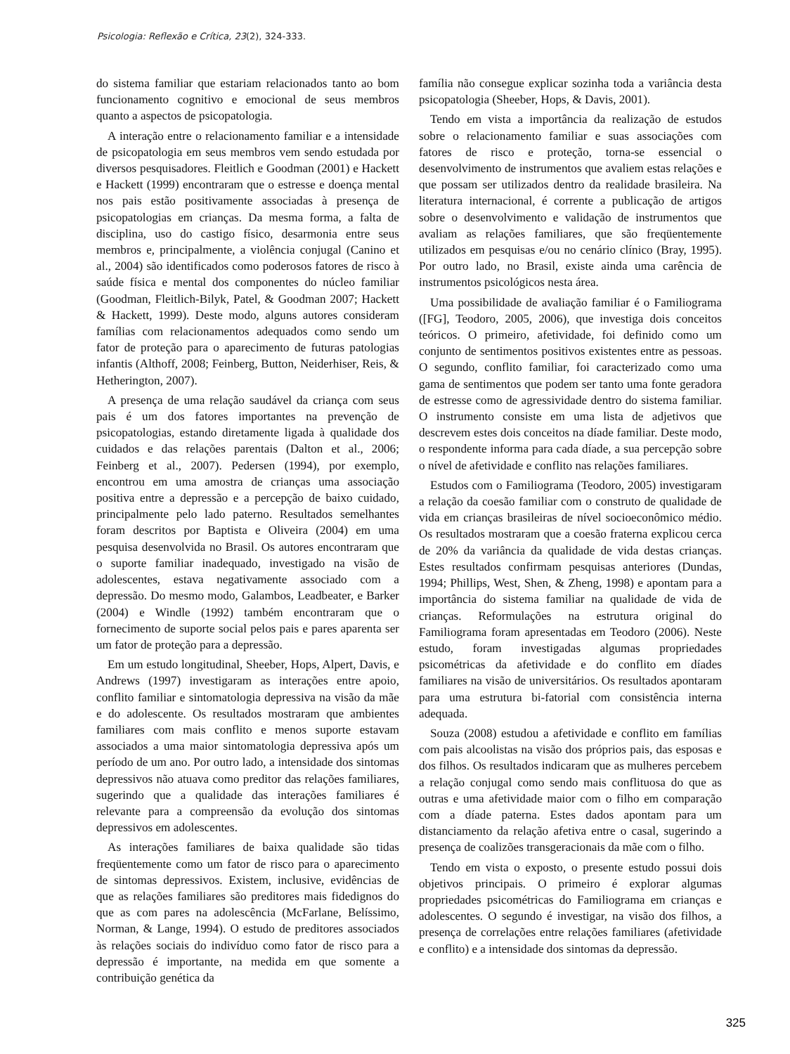Psicologia: Reflexão e Crítica, 23(2), 324-333.
do sistema familiar que estariam relacionados tanto ao bom funcionamento cognitivo e emocional de seus membros quanto a aspectos de psicopatologia.
A interação entre o relacionamento familiar e a intensidade de psicopatologia em seus membros vem sendo estudada por diversos pesquisadores. Fleitlich e Goodman (2001) e Hackett e Hackett (1999) encontraram que o estresse e doença mental nos pais estão positivamente associadas à presença de psicopatologias em crianças. Da mesma forma, a falta de disciplina, uso do castigo físico, desarmonia entre seus membros e, principalmente, a violência conjugal (Canino et al., 2004) são identificados como poderosos fatores de risco à saúde física e mental dos componentes do núcleo familiar (Goodman, Fleitlich-Bilyk, Patel, & Goodman 2007; Hackett & Hackett, 1999). Deste modo, alguns autores consideram famílias com relacionamentos adequados como sendo um fator de proteção para o aparecimento de futuras patologias infantis (Althoff, 2008; Feinberg, Button, Neiderhiser, Reis, & Hetherington, 2007).
A presença de uma relação saudável da criança com seus pais é um dos fatores importantes na prevenção de psicopatologias, estando diretamente ligada à qualidade dos cuidados e das relações parentais (Dalton et al., 2006; Feinberg et al., 2007). Pedersen (1994), por exemplo, encontrou em uma amostra de crianças uma associação positiva entre a depressão e a percepção de baixo cuidado, principalmente pelo lado paterno. Resultados semelhantes foram descritos por Baptista e Oliveira (2004) em uma pesquisa desenvolvida no Brasil. Os autores encontraram que o suporte familiar inadequado, investigado na visão de adolescentes, estava negativamente associado com a depressão. Do mesmo modo, Galambos, Leadbeater, e Barker (2004) e Windle (1992) também encontraram que o fornecimento de suporte social pelos pais e pares aparenta ser um fator de proteção para a depressão.
Em um estudo longitudinal, Sheeber, Hops, Alpert, Davis, e Andrews (1997) investigaram as interações entre apoio, conflito familiar e sintomatologia depressiva na visão da mãe e do adolescente. Os resultados mostraram que ambientes familiares com mais conflito e menos suporte estavam associados a uma maior sintomatologia depressiva após um período de um ano. Por outro lado, a intensidade dos sintomas depressivos não atuava como preditor das relações familiares, sugerindo que a qualidade das interações familiares é relevante para a compreensão da evolução dos sintomas depressivos em adolescentes.
As interações familiares de baixa qualidade são tidas freqüentemente como um fator de risco para o aparecimento de sintomas depressivos. Existem, inclusive, evidências de que as relações familiares são preditores mais fidedignos do que as com pares na adolescência (McFarlane, Belíssimo, Norman, & Lange, 1994). O estudo de preditores associados às relações sociais do indivíduo como fator de risco para a depressão é importante, na medida em que somente a contribuição genética da
família não consegue explicar sozinha toda a variância desta psicopatologia (Sheeber, Hops, & Davis, 2001).
Tendo em vista a importância da realização de estudos sobre o relacionamento familiar e suas associações com fatores de risco e proteção, torna-se essencial o desenvolvimento de instrumentos que avaliem estas relações e que possam ser utilizados dentro da realidade brasileira. Na literatura internacional, é corrente a publicação de artigos sobre o desenvolvimento e validação de instrumentos que avaliam as relações familiares, que são freqüentemente utilizados em pesquisas e/ou no cenário clínico (Bray, 1995). Por outro lado, no Brasil, existe ainda uma carência de instrumentos psicológicos nesta área.
Uma possibilidade de avaliação familiar é o Familiograma ([FG], Teodoro, 2005, 2006), que investiga dois conceitos teóricos. O primeiro, afetividade, foi definido como um conjunto de sentimentos positivos existentes entre as pessoas. O segundo, conflito familiar, foi caracterizado como uma gama de sentimentos que podem ser tanto uma fonte geradora de estresse como de agressividade dentro do sistema familiar. O instrumento consiste em uma lista de adjetivos que descrevem estes dois conceitos na díade familiar. Deste modo, o respondente informa para cada díade, a sua percepção sobre o nível de afetividade e conflito nas relações familiares.
Estudos com o Familiograma (Teodoro, 2005) investigaram a relação da coesão familiar com o construto de qualidade de vida em crianças brasileiras de nível socioeconômico médio. Os resultados mostraram que a coesão fraterna explicou cerca de 20% da variância da qualidade de vida destas crianças. Estes resultados confirmam pesquisas anteriores (Dundas, 1994; Phillips, West, Shen, & Zheng, 1998) e apontam para a importância do sistema familiar na qualidade de vida de crianças. Reformulações na estrutura original do Familiograma foram apresentadas em Teodoro (2006). Neste estudo, foram investigadas algumas propriedades psicométricas da afetividade e do conflito em díades familiares na visão de universitários. Os resultados apontaram para uma estrutura bi-fatorial com consistência interna adequada.
Souza (2008) estudou a afetividade e conflito em famílias com pais alcoolistas na visão dos próprios pais, das esposas e dos filhos. Os resultados indicaram que as mulheres percebem a relação conjugal como sendo mais conflituosa do que as outras e uma afetividade maior com o filho em comparação com a díade paterna. Estes dados apontam para um distanciamento da relação afetiva entre o casal, sugerindo a presença de coalizões transgeracionais da mãe com o filho.
Tendo em vista o exposto, o presente estudo possui dois objetivos principais. O primeiro é explorar algumas propriedades psicométricas do Familiograma em crianças e adolescentes. O segundo é investigar, na visão dos filhos, a presença de correlações entre relações familiares (afetividade e conflito) e a intensidade dos sintomas da depressão.
325